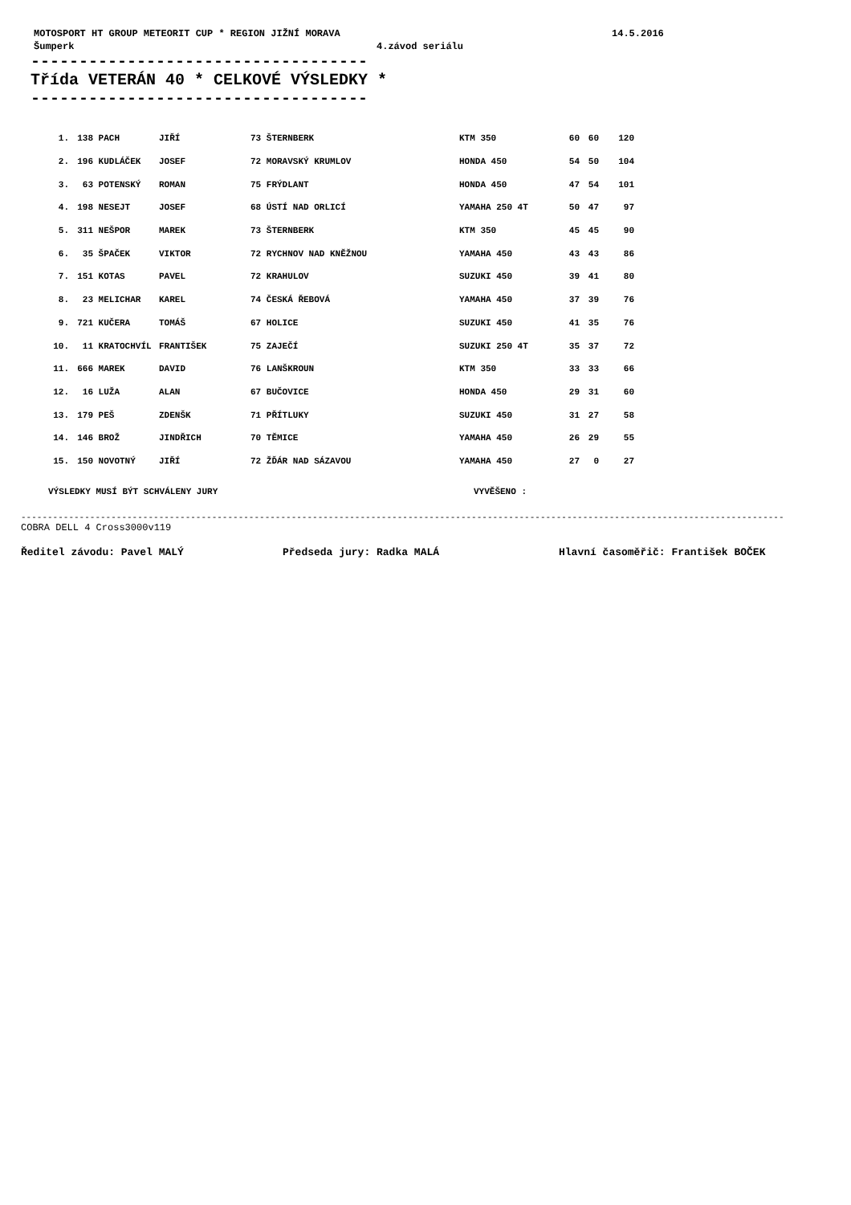MOTOSPORT HT GROUP METEORIT CUP * REGION JIŽNÍ MORAVA 14.5.2016
Šumperk 4.závod seriálu
-----------------------------------
Třída VETERÁN 40 * CELKOVÉ VÝSLEDKY *
-----------------------------------
| 1. | 138 | PACH | JIŘÍ | 73 ŠTERNBERK | KTM 350 | 60 | 60 | 120 |
| 2. | 196 | KUDLÁČEK | JOSEF | 72 MORAVSKÝ KRUMLOV | HONDA 450 | 54 | 50 | 104 |
| 3. | 63 | POTENSKÝ | ROMAN | 75 FRÝDLANT | HONDA 450 | 47 | 54 | 101 |
| 4. | 198 | NESEJT | JOSEF | 68 ÚSTÍ NAD ORLICÍ | YAMAHA 250 4T | 50 | 47 | 97 |
| 5. | 311 | NEŠPOR | MAREK | 73 ŠTERNBERK | KTM 350 | 45 | 45 | 90 |
| 6. | 35 | ŠPAČEK | VIKTOR | 72 RYCHNOV NAD KNĚŽNOU | YAMAHA 450 | 43 | 43 | 86 |
| 7. | 151 | KOTAS | PAVEL | 72 KRAHULOV | SUZUKI 450 | 39 | 41 | 80 |
| 8. | 23 | MELICHAR | KAREL | 74 ČESKÁ ŘEBOVÁ | YAMAHA 450 | 37 | 39 | 76 |
| 9. | 721 | KUČERA | TOMÁŠ | 67 HOLICE | SUZUKI 450 | 41 | 35 | 76 |
| 10. | 11 | KRATOCHVÍL | FRANTIŠEK | 75 ZAJEČÍ | SUZUKI 250 4T | 35 | 37 | 72 |
| 11. | 666 | MAREK | DAVID | 76 LANŠKROUN | KTM 350 | 33 | 33 | 66 |
| 12. | 16 | LUŽA | ALAN | 67 BUČOVICE | HONDA 450 | 29 | 31 | 60 |
| 13. | 179 | PEŠ | ZDENŠK | 71 PŘÍTLUKY | SUZUKI 450 | 31 | 27 | 58 |
| 14. | 146 | BROŽ | JINDŘICH | 70 TĚMICE | YAMAHA 450 | 26 | 29 | 55 |
| 15. | 150 | NOVOTNÝ | JIŘÍ | 72 ŽĎÁR NAD SÁZAVOU | YAMAHA 450 | 27 | 0 | 27 |
VÝSLEDKY MUSÍ BÝT SCHVÁLENY JURY VYVĚŠENO :
------------------------------------------------------------------------------------------------------------------------------------------------
COBRA DELL 4 Cross3000v119
Ředitel závodu: Pavel MALÝ Předseda jury: Radka MALÁ Hlavní časoměřič: František BOČEK